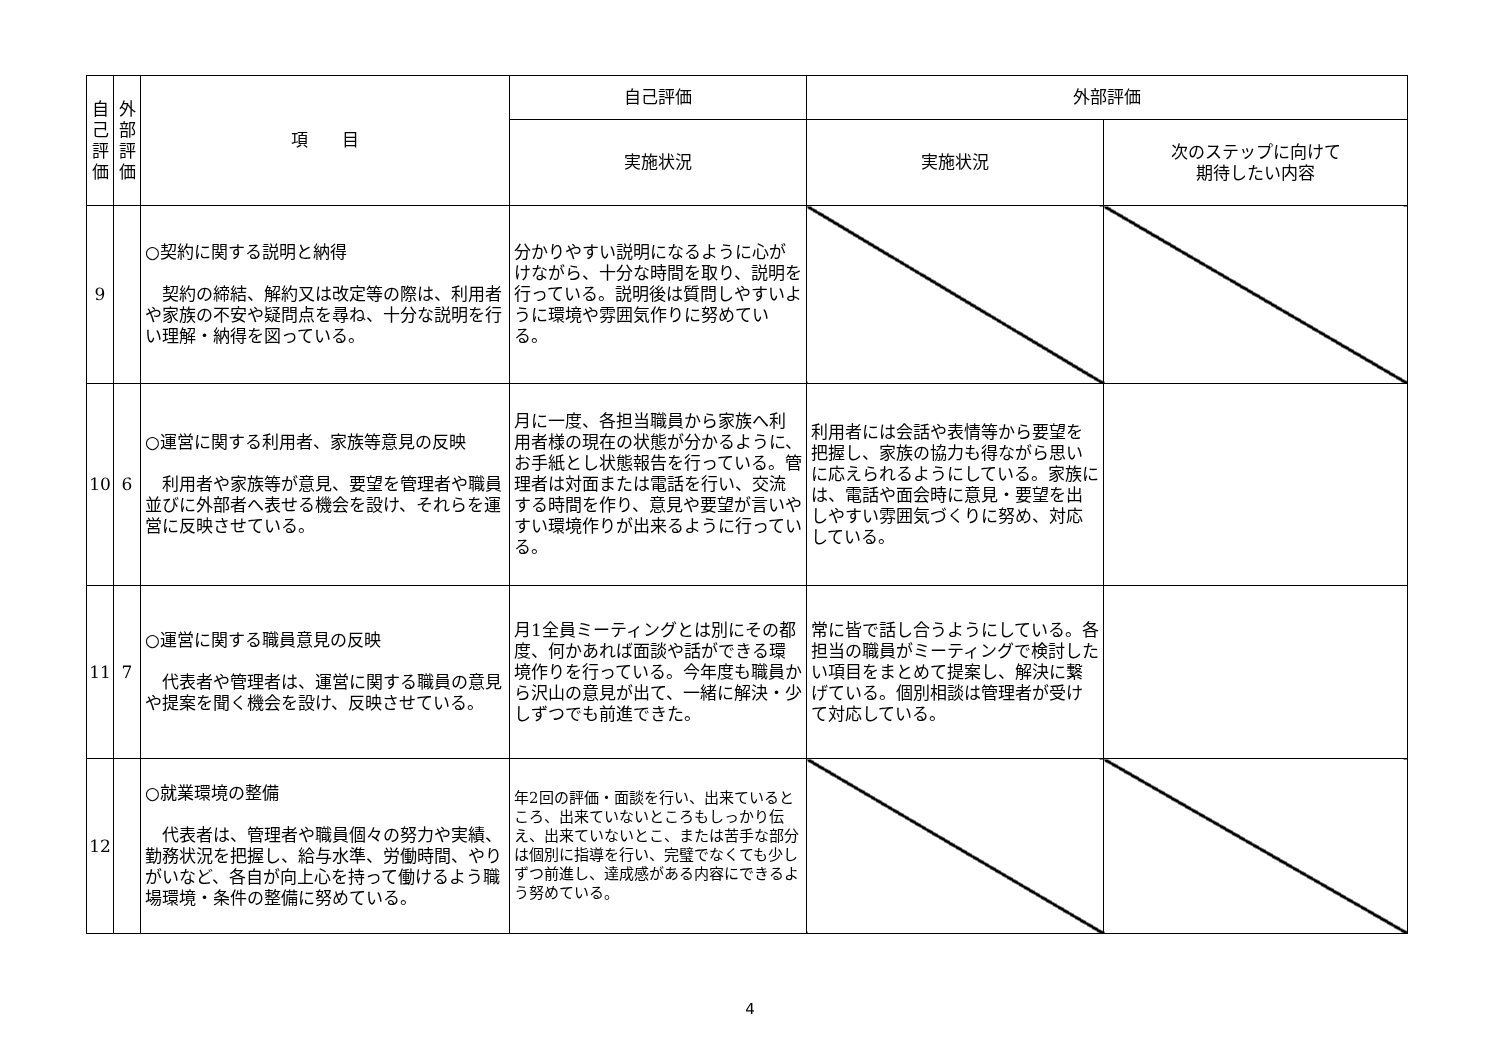| 自己評価 | 外部評価 | 項 目 | 自己評価 | 外部評価 | |
| --- | --- | --- | --- | --- | --- |
| | | | 実施状況 | 実施状況 | 次のステップに向けて 期待したい内容 |
| 9 | | ○契約に関する説明と納得 契約の締結、解約又は改定等の際は、利用者や家族の不安や疑問点を尋ね、十分な説明を行い理解・納得を図っている。 | 分かりやすい説明になるように心がけながら、十分な時間を取り、説明を行っている。説明後は質問しやすいように環境や雰囲気作りに努めている。 | | |
| 10 | 6 | ○運営に関する利用者、家族等意見の反映 利用者や家族等が意見、要望を管理者や職員並びに外部者へ表せる機会を設け、それらを運営に反映させている。 | 月に一度、各担当職員から家族へ利用者様の現在の状態が分かるように、お手紙とし状態報告を行っている。管理者は対面または電話を行い、交流する時間を作り、意見や要望が言いやすい環境作りが出来るように行っている。 | 利用者には会話や表情等から要望を把握し、家族の協力も得ながら思いに応えられるようにしている。家族には、電話や面会時に意見・要望を出しやすい雰囲気づくりに努め、対応している。 | |
| 11 | 7 | ○運営に関する職員意見の反映 代表者や管理者は、運営に関する職員の意見や提案を聞く機会を設け、反映させている。 | 月1全員ミーティングとは別にその都度、何かあれば面談や話ができる環境作りを行っている。今年度も職員から沢山の意見が出て、一緒に解決・少しずつでも前進できた。 | 常に皆で話し合うようにしている。各担当の職員がミーティングで検討したい項目をまとめて提案し、解決に繋げている。個別相談は管理者が受けて対応している。 | |
| 12 | | ○就業環境の整備 代表者は、管理者や職員個々の努力や実績、勤務状況を把握し、給与水準、労働時間、やりがいなど、各自が向上心を持って働けるよう職場環境・条件の整備に努めている。 | 年2回の評価・面談を行い、出来ているところ、出来ていないところもしっかり伝え、出来ていないとこ、または苦手な部分は個別に指導を行い、完璧でなくても少しずつ前進し、達成感がある内容にできるよう努めている。 | | |
4